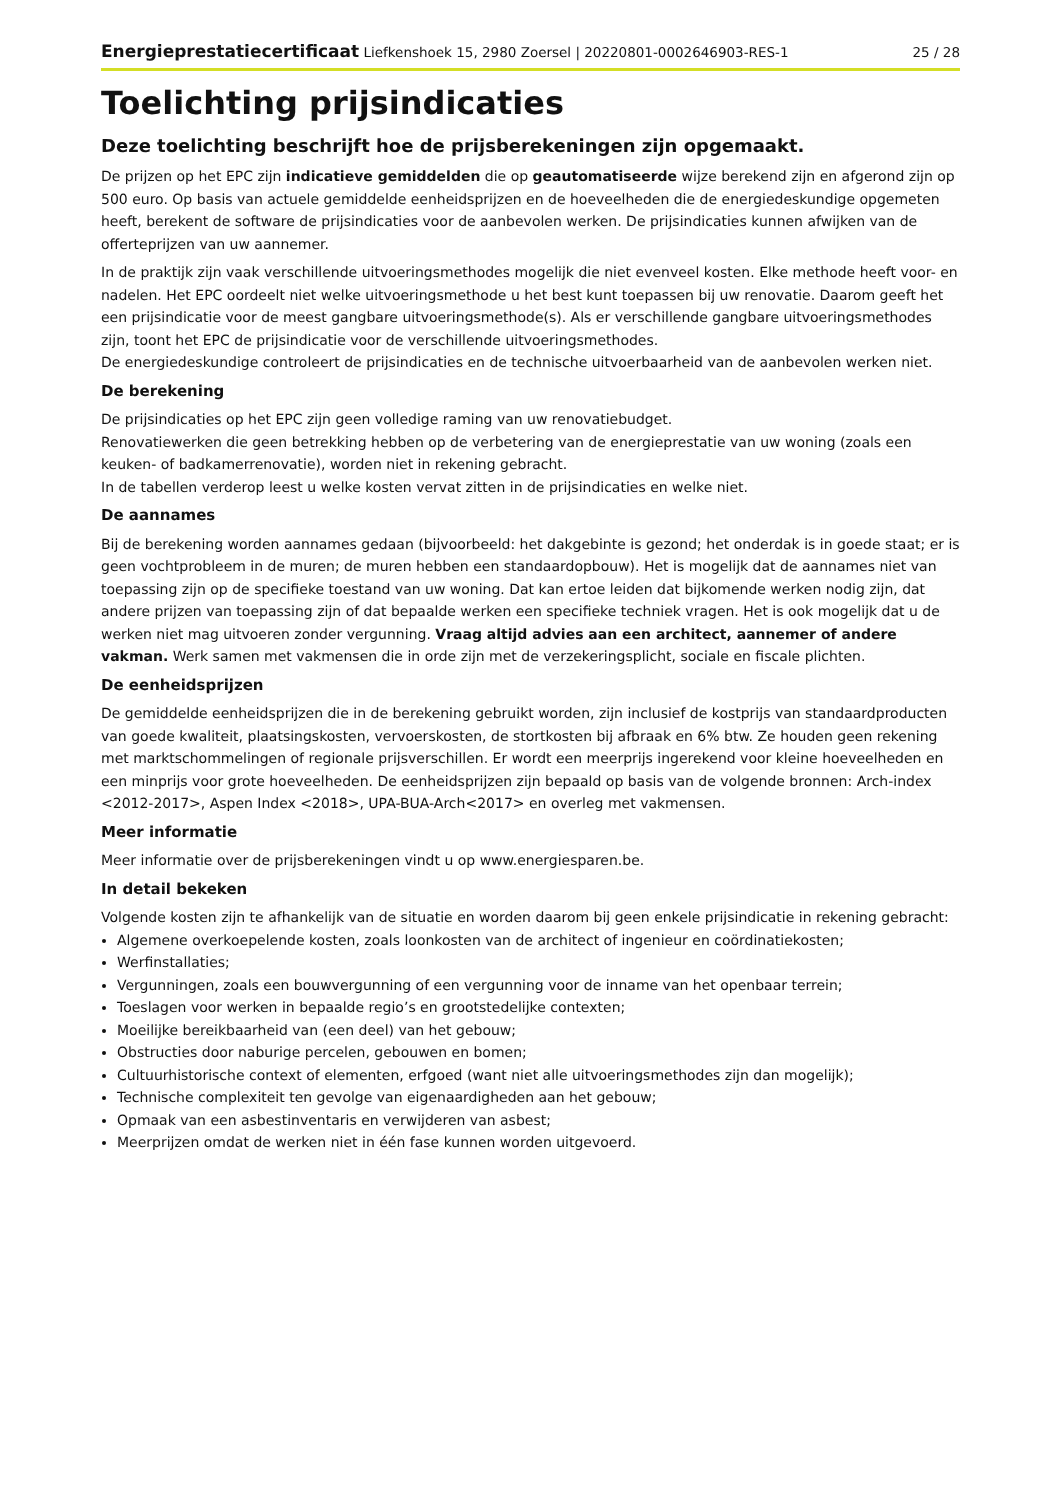Energieprestatiecertificaat Liefkenshoek 15, 2980 Zoersel | 20220801-0002646903-RES-1 25 / 28
Toelichting prijsindicaties
Deze toelichting beschrijft hoe de prijsberekeningen zijn opgemaakt.
De prijzen op het EPC zijn indicatieve gemiddelden die op geautomatiseerde wijze berekend zijn en afgerond zijn op 500 euro. Op basis van actuele gemiddelde eenheidsprijzen en de hoeveelheden die de energiedeskundige opgemeten heeft, berekent de software de prijsindicaties voor de aanbevolen werken. De prijsindicaties kunnen afwijken van de offerteprijzen van uw aannemer.
In de praktijk zijn vaak verschillende uitvoeringsmethodes mogelijk die niet evenveel kosten. Elke methode heeft voor- en nadelen. Het EPC oordeelt niet welke uitvoeringsmethode u het best kunt toepassen bij uw renovatie. Daarom geeft het een prijsindicatie voor de meest gangbare uitvoeringsmethode(s). Als er verschillende gangbare uitvoeringsmethodes zijn, toont het EPC de prijsindicatie voor de verschillende uitvoeringsmethodes.
De energiedeskundige controleert de prijsindicaties en de technische uitvoerbaarheid van de aanbevolen werken niet.
De berekening
De prijsindicaties op het EPC zijn geen volledige raming van uw renovatiebudget.
Renovatiewerken die geen betrekking hebben op de verbetering van de energieprestatie van uw woning (zoals een keuken- of badkamerrenovatie), worden niet in rekening gebracht.
In de tabellen verderop leest u welke kosten vervat zitten in de prijsindicaties en welke niet.
De aannames
Bij de berekening worden aannames gedaan (bijvoorbeeld: het dakgebinte is gezond; het onderdak is in goede staat; er is geen vochtprobleem in de muren; de muren hebben een standaardopbouw). Het is mogelijk dat de aannames niet van toepassing zijn op de specifieke toestand van uw woning. Dat kan ertoe leiden dat bijkomende werken nodig zijn, dat andere prijzen van toepassing zijn of dat bepaalde werken een specifieke techniek vragen. Het is ook mogelijk dat u de werken niet mag uitvoeren zonder vergunning. Vraag altijd advies aan een architect, aannemer of andere vakman. Werk samen met vakmensen die in orde zijn met de verzekeringsplicht, sociale en fiscale plichten.
De eenheidsprijzen
De gemiddelde eenheidsprijzen die in de berekening gebruikt worden, zijn inclusief de kostprijs van standaardproducten van goede kwaliteit, plaatsingskosten, vervoerskosten, de stortkosten bij afbraak en 6% btw. Ze houden geen rekening met marktschommelingen of regionale prijsverschillen. Er wordt een meerprijs ingerekend voor kleine hoeveelheden en een minprijs voor grote hoeveelheden. De eenheidsprijzen zijn bepaald op basis van de volgende bronnen: Arch-index <2012-2017>, Aspen Index <2018>, UPA-BUA-Arch<2017> en overleg met vakmensen.
Meer informatie
Meer informatie over de prijsberekeningen vindt u op www.energiesparen.be.
In detail bekeken
Volgende kosten zijn te afhankelijk van de situatie en worden daarom bij geen enkele prijsindicatie in rekening gebracht:
Algemene overkoepelende kosten, zoals loonkosten van de architect of ingenieur en coördinatiekosten;
Werfinstallaties;
Vergunningen, zoals een bouwvergunning of een vergunning voor de inname van het openbaar terrein;
Toeslagen voor werken in bepaalde regio’s en grootstedelijke contexten;
Moeilijke bereikbaarheid van (een deel) van het gebouw;
Obstructies door naburige percelen, gebouwen en bomen;
Cultuurhistorische context of elementen, erfgoed (want niet alle uitvoeringsmethodes zijn dan mogelijk);
Technische complexiteit ten gevolge van eigenaardigheden aan het gebouw;
Opmaak van een asbestinventaris en verwijderen van asbest;
Meerprijzen omdat de werken niet in één fase kunnen worden uitgevoerd.